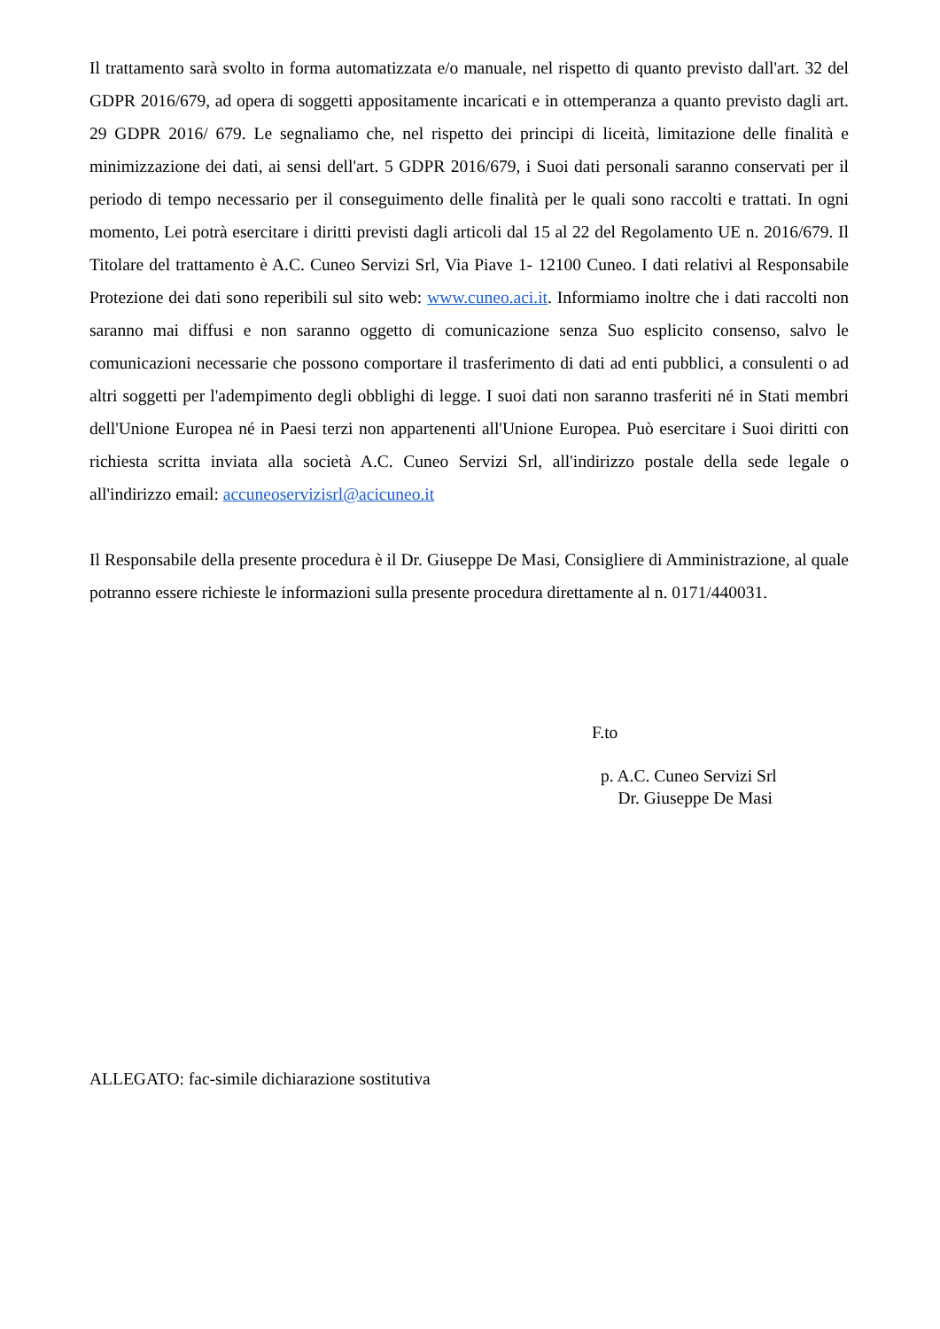Il trattamento sarà svolto in forma automatizzata e/o manuale, nel rispetto di quanto previsto dall'art. 32 del GDPR 2016/679, ad opera di soggetti appositamente incaricati e in ottemperanza a quanto previsto dagli art. 29 GDPR 2016/ 679. Le segnaliamo che, nel rispetto dei principi di liceità, limitazione delle finalità e minimizzazione dei dati, ai sensi dell'art. 5 GDPR 2016/679, i Suoi dati personali saranno conservati per il periodo di tempo necessario per il conseguimento delle finalità per le quali sono raccolti e trattati. In ogni momento, Lei potrà esercitare i diritti previsti dagli articoli dal 15 al 22 del Regolamento UE n. 2016/679. Il Titolare del trattamento è A.C. Cuneo Servizi Srl, Via Piave 1- 12100 Cuneo. I dati relativi al Responsabile Protezione dei dati sono reperibili sul sito web: www.cuneo.aci.it. Informiamo inoltre che i dati raccolti non saranno mai diffusi e non saranno oggetto di comunicazione senza Suo esplicito consenso, salvo le comunicazioni necessarie che possono comportare il trasferimento di dati ad enti pubblici, a consulenti o ad altri soggetti per l'adempimento degli obblighi di legge. I suoi dati non saranno trasferiti né in Stati membri dell'Unione Europea né in Paesi terzi non appartenenti all'Unione Europea. Può esercitare i Suoi diritti con richiesta scritta inviata alla società A.C. Cuneo Servizi Srl, all'indirizzo postale della sede legale o all'indirizzo email: accuneoservizisrl@acicuneo.it
Il Responsabile della presente procedura è il Dr. Giuseppe De Masi, Consigliere di Amministrazione, al quale potranno essere richieste le informazioni sulla presente procedura direttamente al n. 0171/440031.
F.to
p. A.C. Cuneo Servizi Srl
Dr. Giuseppe De Masi
ALLEGATO: fac-simile dichiarazione sostitutiva